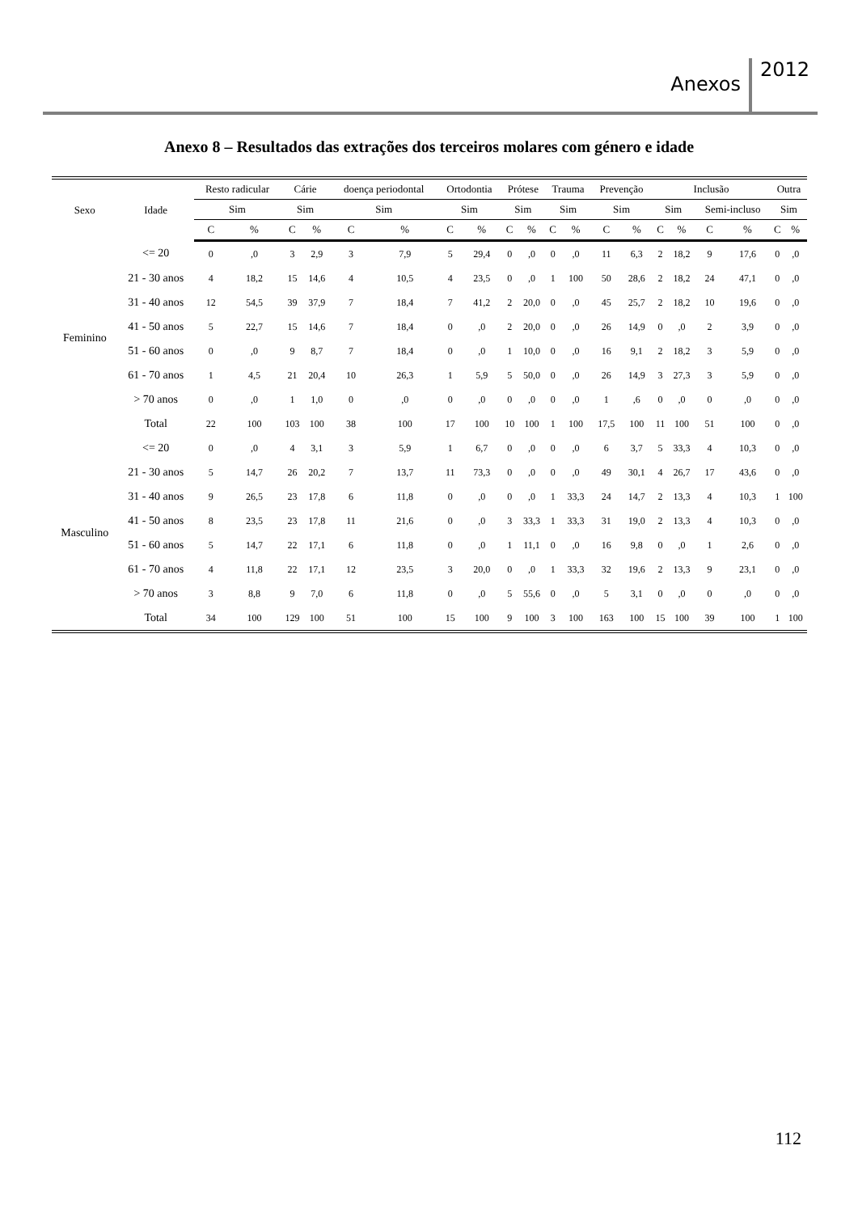Anexos 2012
Anexo 8 – Resultados das extrações dos terceiros molares com género e idade
| Sexo | Idade | Resto radicular | | Cárie | | doença periodontal | | Ortodontia | | Prótese | | Trauma | | Prevenção | | Inclusão | | | | Outra | |
| --- | --- | --- | --- | --- | --- | --- | --- | --- | --- | --- | --- | --- | --- | --- | --- | --- | --- | --- | --- | --- | --- |
| | | Sim | | Sim | | Sim | | Sim | | Sim | | Sim | | Sim | | Sim | | Semi-incluso | | Sim | |
| | | C | % | C | % | C | % | C | % | C | % | C | % | C | % | C | % | C | % | C | % |
| Feminino | <= 20 | 0 | ,0 | 3 | 2,9 | 3 | 7,9 | 5 | 29,4 | 0 | ,0 | 0 | ,0 | 11 | 6,3 | 2 | 18,2 | 9 | 17,6 | 0 | ,0 |
| | 21 - 30 anos | 4 | 18,2 | 15 | 14,6 | 4 | 10,5 | 4 | 23,5 | 0 | ,0 | 1 | 100 | 50 | 28,6 | 2 | 18,2 | 24 | 47,1 | 0 | ,0 |
| | 31 - 40 anos | 12 | 54,5 | 39 | 37,9 | 7 | 18,4 | 7 | 41,2 | 2 | 20,0 | 0 | ,0 | 45 | 25,7 | 2 | 18,2 | 10 | 19,6 | 0 | ,0 |
| | 41 - 50 anos | 5 | 22,7 | 15 | 14,6 | 7 | 18,4 | 0 | ,0 | 2 | 20,0 | 0 | ,0 | 26 | 14,9 | 0 | ,0 | 2 | 3,9 | 0 | ,0 |
| | 51 - 60 anos | 0 | ,0 | 9 | 8,7 | 7 | 18,4 | 0 | ,0 | 1 | 10,0 | 0 | ,0 | 16 | 9,1 | 2 | 18,2 | 3 | 5,9 | 0 | ,0 |
| | 61 - 70 anos | 1 | 4,5 | 21 | 20,4 | 10 | 26,3 | 1 | 5,9 | 5 | 50,0 | 0 | ,0 | 26 | 14,9 | 3 | 27,3 | 3 | 5,9 | 0 | ,0 |
| | > 70 anos | 0 | ,0 | 1 | 1,0 | 0 | ,0 | 0 | ,0 | 0 | ,0 | 0 | ,0 | 1 | ,6 | 0 | ,0 | 0 | ,0 | 0 | ,0 |
| | Total | 22 | 100 | 103 | 100 | 38 | 100 | 17 | 100 | 10 | 100 | 1 | 100 | 17,5 | 100 | 11 | 100 | 51 | 100 | 0 | ,0 |
| Masculino | <= 20 | 0 | ,0 | 4 | 3,1 | 3 | 5,9 | 1 | 6,7 | 0 | ,0 | 0 | ,0 | 6 | 3,7 | 5 | 33,3 | 4 | 10,3 | 0 | ,0 |
| | 21 - 30 anos | 5 | 14,7 | 26 | 20,2 | 7 | 13,7 | 11 | 73,3 | 0 | ,0 | 0 | ,0 | 49 | 30,1 | 4 | 26,7 | 17 | 43,6 | 0 | ,0 |
| | 31 - 40 anos | 9 | 26,5 | 23 | 17,8 | 6 | 11,8 | 0 | ,0 | 0 | ,0 | 1 | 33,3 | 24 | 14,7 | 2 | 13,3 | 4 | 10,3 | 1 | 100 |
| | 41 - 50 anos | 8 | 23,5 | 23 | 17,8 | 11 | 21,6 | 0 | ,0 | 3 | 33,3 | 1 | 33,3 | 31 | 19,0 | 2 | 13,3 | 4 | 10,3 | 0 | ,0 |
| | 51 - 60 anos | 5 | 14,7 | 22 | 17,1 | 6 | 11,8 | 0 | ,0 | 1 | 11,1 | 0 | ,0 | 16 | 9,8 | 0 | ,0 | 1 | 2,6 | 0 | ,0 |
| | 61 - 70 anos | 4 | 11,8 | 22 | 17,1 | 12 | 23,5 | 3 | 20,0 | 0 | ,0 | 1 | 33,3 | 32 | 19,6 | 2 | 13,3 | 9 | 23,1 | 0 | ,0 |
| | > 70 anos | 3 | 8,8 | 9 | 7,0 | 6 | 11,8 | 0 | ,0 | 5 | 55,6 | 0 | ,0 | 5 | 3,1 | 0 | ,0 | 0 | ,0 | 0 | ,0 |
| | Total | 34 | 100 | 129 | 100 | 51 | 100 | 15 | 100 | 9 | 100 | 3 | 100 | 163 | 100 | 15 | 100 | 39 | 100 | 1 | 100 |
112